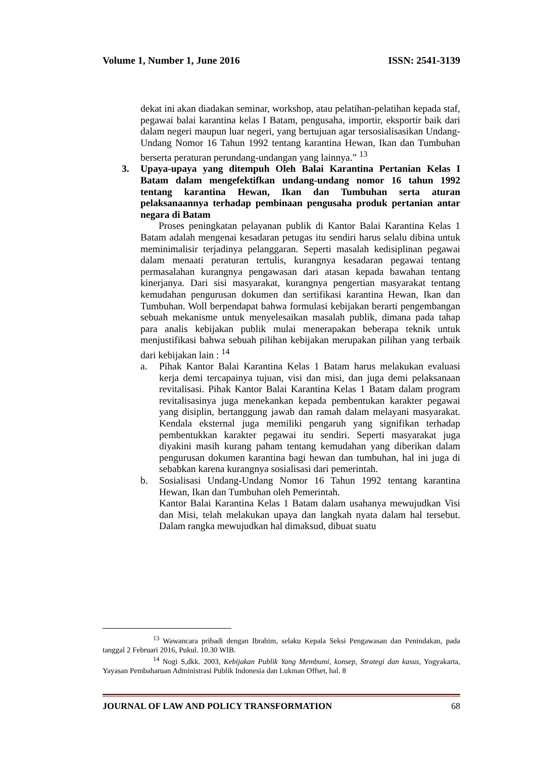Volume 1, Number 1, June 2016 ISSN: 2541-3139
dekat ini akan diadakan seminar, workshop, atau pelatihan-pelatihan kepada staf, pegawai balai karantina kelas I Batam, pengusaha, importir, eksportir baik dari dalam negeri maupun luar negeri, yang bertujuan agar tersosialisasikan Undang-Undang Nomor 16 Tahun 1992 tentang karantina Hewan, Ikan dan Tumbuhan berserta peraturan perundang-undangan yang lainnya.” <sup>13</sup>
3. Upaya-upaya yang ditempuh Oleh Balai Karantina Pertanian Kelas I Batam dalam mengefektifkan undang-undang nomor 16 tahun 1992 tentang karantina Hewan, Ikan dan Tumbuhan serta aturan pelaksanaannya terhadap pembinaan pengusaha produk pertanian antar negara di Batam
Proses peningkatan pelayanan publik di Kantor Balai Karantina Kelas 1 Batam adalah mengenai kesadaran petugas itu sendiri harus selalu dibina untuk meminimalisir terjadinya pelanggaran. Seperti masalah kedisiplinan pegawai dalam menaati peraturan tertulis, kurangnya kesadaran pegawai tentang permasalahan kurangnya pengawasan dari atasan kepada bawahan tentang kinerjanya. Dari sisi masyarakat, kurangnya pengertian masyarakat tentang kemudahan pengurusan dokumen dan sertifikasi karantina Hewan, Ikan dan Tumbuhan. Woll berpendapat bahwa formulasi kebijakan berarti pengembangan sebuah mekanisme untuk menyelesaikan masalah publik, dimana pada tahap para analis kebijakan publik mulai menerapakan beberapa teknik untuk menjustifikasi bahwa sebuah pilihan kebijakan merupakan pilihan yang terbaik dari kebijakan lain : <sup>14</sup>
a. Pihak Kantor Balai Karantina Kelas 1 Batam harus melakukan evaluasi kerja demi tercapainya tujuan, visi dan misi, dan juga demi pelaksanaan revitalisasi. Pihak Kantor Balai Karantina Kelas 1 Batam dalam program revitalisasinya juga menekankan kepada pembentukan karakter pegawai yang disiplin, bertanggung jawab dan ramah dalam melayani masyarakat. Kendala eksternal juga memiliki pengaruh yang signifikan terhadap pembentukkan karakter pegawai itu sendiri. Seperti masyarakat juga diyakini masih kurang paham tentang kemudahan yang diberikan dalam pengurusan dokumen karantina bagi hewan dan tumbuhan, hal ini juga di sebabkan karena kurangnya sosialisasi dari pemerintah.
b. Sosialisasi Undang-Undang Nomor 16 Tahun 1992 tentang karantina Hewan, Ikan dan Tumbuhan oleh Pemerintah.
Kantor Balai Karantina Kelas 1 Batam dalam usahanya mewujudkan Visi dan Misi, telah melakukan upaya dan langkah nyata dalam hal tersebut. Dalam rangka mewujudkan hal dimaksud, dibuat suatu
<sup>13</sup> Wawancara pribadi dengan Ibrahim, selaku Kepala Seksi Pengawasan dan Penindakan, pada tanggal 2 Februari 2016, Pukul. 10.30 WIB.
<sup>14</sup> Nogi S,dkk. 2003, Kebijakan Publik Yang Membumi, konsep, Strategi dan kasus, Yogyakarta, Yayasan Pembaharuan Administrasi Publik Indonesia dan Lukman Offset, hal. 8
JOURNAL OF LAW AND POLICY TRANSFORMATION 68